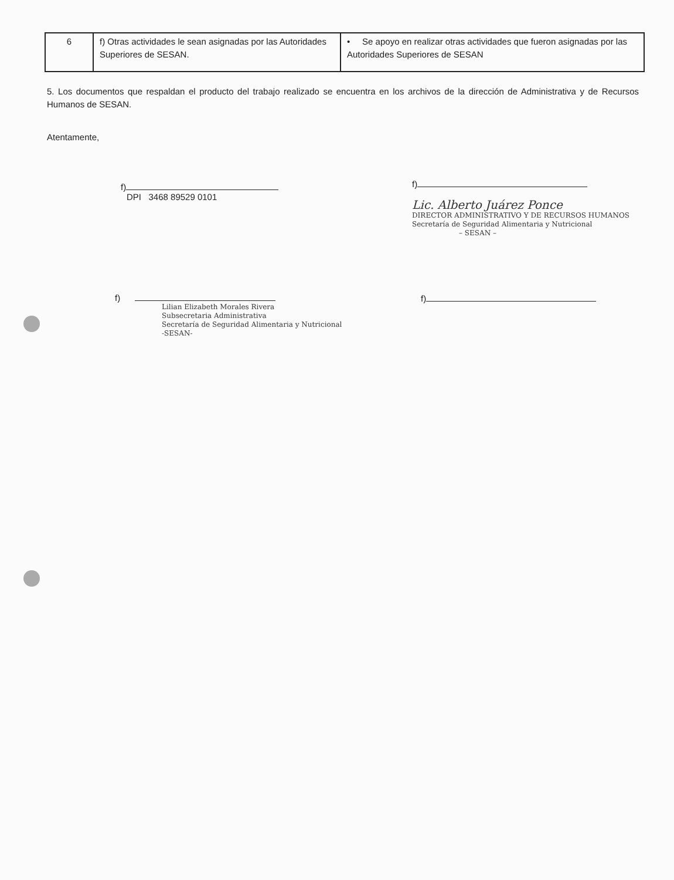| 6 | f) Otras actividades le sean asignadas por las Autoridades Superiores de SESAN. | • Se apoyo en realizar otras actividades que fueron asignadas por las Autoridades Superiores de SESAN |
5. Los documentos que respaldan el producto del trabajo realizado se encuentra en los archivos de la dirección de Administrativa y de Recursos Humanos de SESAN.
Atentamente,
f)
DPI 3468 89529 0101
f)
Lilian Elizabeth Morales Rivera
Subsecretaria Administrativa
Secretaría de Seguridad Alimentaria y Nutricional
-SESAN-
f)
Lic. Alberto Juárez Ponce
DIRECTOR ADMINISTRATIVO Y DE RECURSOS HUMANOS
Secretaría de Seguridad Alimentaria y Nutricional
– SESAN –
f)